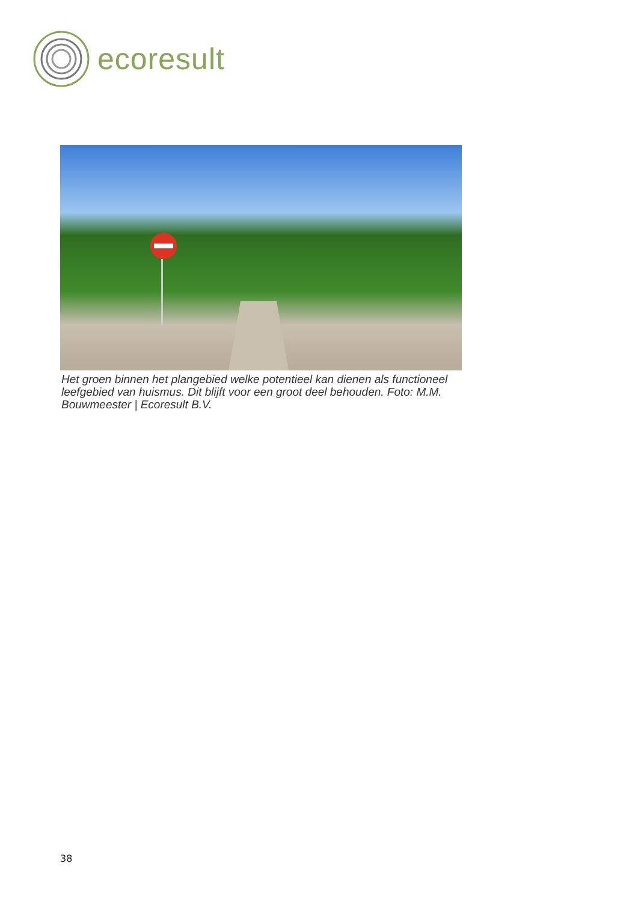ecoresult
Het groen binnen het plangebied welke potentieel kan dienen als functioneel leefgebied van huismus. Dit blijft voor een groot deel behouden. Foto: M.M. Bouwmeester | Ecoresult B.V.
38